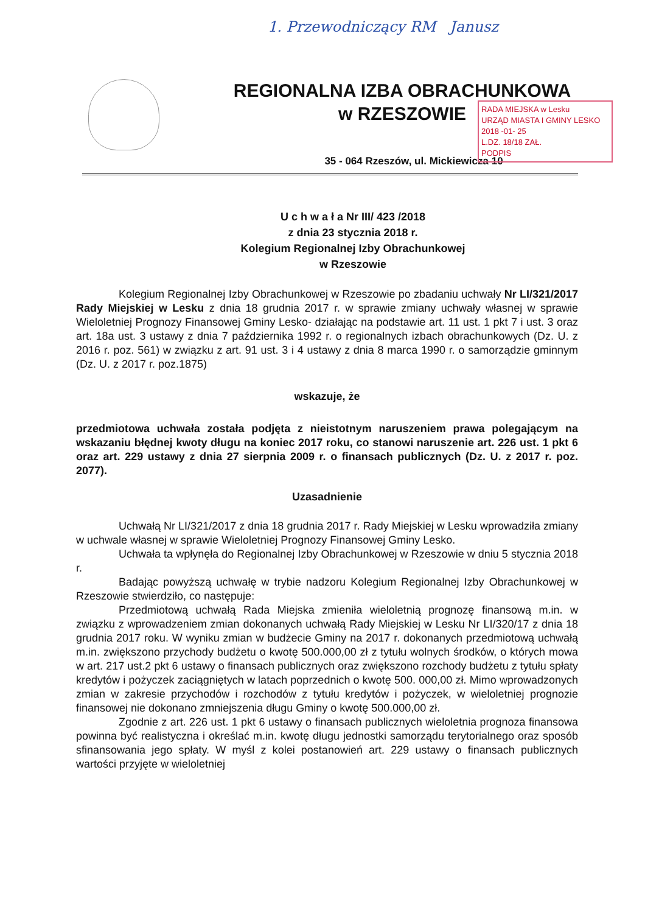1. Przewodniczący RM Janusz
RADA MIEJSKA w Lesku
URZĄD MIASTA I GMINY LESKO
2018 -01- 25
L.DZ. 18/18 ZAŁ.
PODPIS
REGIONALNA IZBA OBRACHUNKOWA
w RZESZOWIE
35 - 064 Rzeszów, ul. Mickiewicza 10
U c h w a ł a Nr III/ 423 /2018
z dnia 23 stycznia 2018 r.
Kolegium Regionalnej Izby Obrachunkowej
w Rzeszowie
Kolegium Regionalnej Izby Obrachunkowej w Rzeszowie po zbadaniu uchwały Nr LI/321/2017 Rady Miejskiej w Lesku z dnia 18 grudnia 2017 r. w sprawie zmiany uchwały własnej w sprawie Wieloletniej Prognozy Finansowej Gminy Lesko- działając na podstawie art. 11 ust. 1 pkt 7 i ust. 3 oraz art. 18a ust. 3 ustawy z dnia 7 października 1992 r. o regionalnych izbach obrachunkowych (Dz. U. z 2016 r. poz. 561) w związku z art. 91 ust. 3 i 4 ustawy z dnia 8 marca 1990 r. o samorządzie gminnym (Dz. U. z 2017 r. poz.1875)
wskazuje, że
przedmiotowa uchwała została podjęta z nieistotnym naruszeniem prawa polegającym na wskazaniu błędnej kwoty długu na koniec 2017 roku, co stanowi naruszenie art. 226 ust. 1 pkt 6 oraz art. 229 ustawy z dnia 27 sierpnia 2009 r. o finansach publicznych (Dz. U. z 2017 r. poz. 2077).
Uzasadnienie
Uchwałą Nr LI/321/2017 z dnia 18 grudnia 2017 r. Rady Miejskiej w Lesku wprowadziła zmiany w uchwale własnej w sprawie Wieloletniej Prognozy Finansowej Gminy Lesko.
Uchwała ta wpłynęła do Regionalnej Izby Obrachunkowej w Rzeszowie w dniu 5 stycznia 2018 r.
Badając powyższą uchwałę w trybie nadzoru Kolegium Regionalnej Izby Obrachunkowej w Rzeszowie stwierdziło, co następuje:
Przedmiotową uchwałą Rada Miejska zmieniła wieloletnią prognozę finansową m.in. w związku z wprowadzeniem zmian dokonanych uchwałą Rady Miejskiej w Lesku Nr LI/320/17 z dnia 18 grudnia 2017 roku. W wyniku zmian w budżecie Gminy na 2017 r. dokonanych przedmiotową uchwałą m.in. zwiększono przychody budżetu o kwotę 500.000,00 zł z tytułu wolnych środków, o których mowa w art. 217 ust.2 pkt 6 ustawy o finansach publicznych oraz zwiększono rozchody budżetu z tytułu spłaty kredytów i pożyczek zaciągniętych w latach poprzednich o kwotę 500. 000,00 zł. Mimo wprowadzonych zmian w zakresie przychodów i rozchodów z tytułu kredytów i pożyczek, w wieloletniej prognozie finansowej nie dokonano zmniejszenia długu Gminy o kwotę 500.000,00 zł.
Zgodnie z art. 226 ust. 1 pkt 6 ustawy o finansach publicznych wieloletnia prognoza finansowa powinna być realistyczna i określać m.in. kwotę długu jednostki samorządu terytorialnego oraz sposób sfinansowania jego spłaty. W myśl z kolei postanowień art. 229 ustawy o finansach publicznych wartości przyjęte w wieloletniej